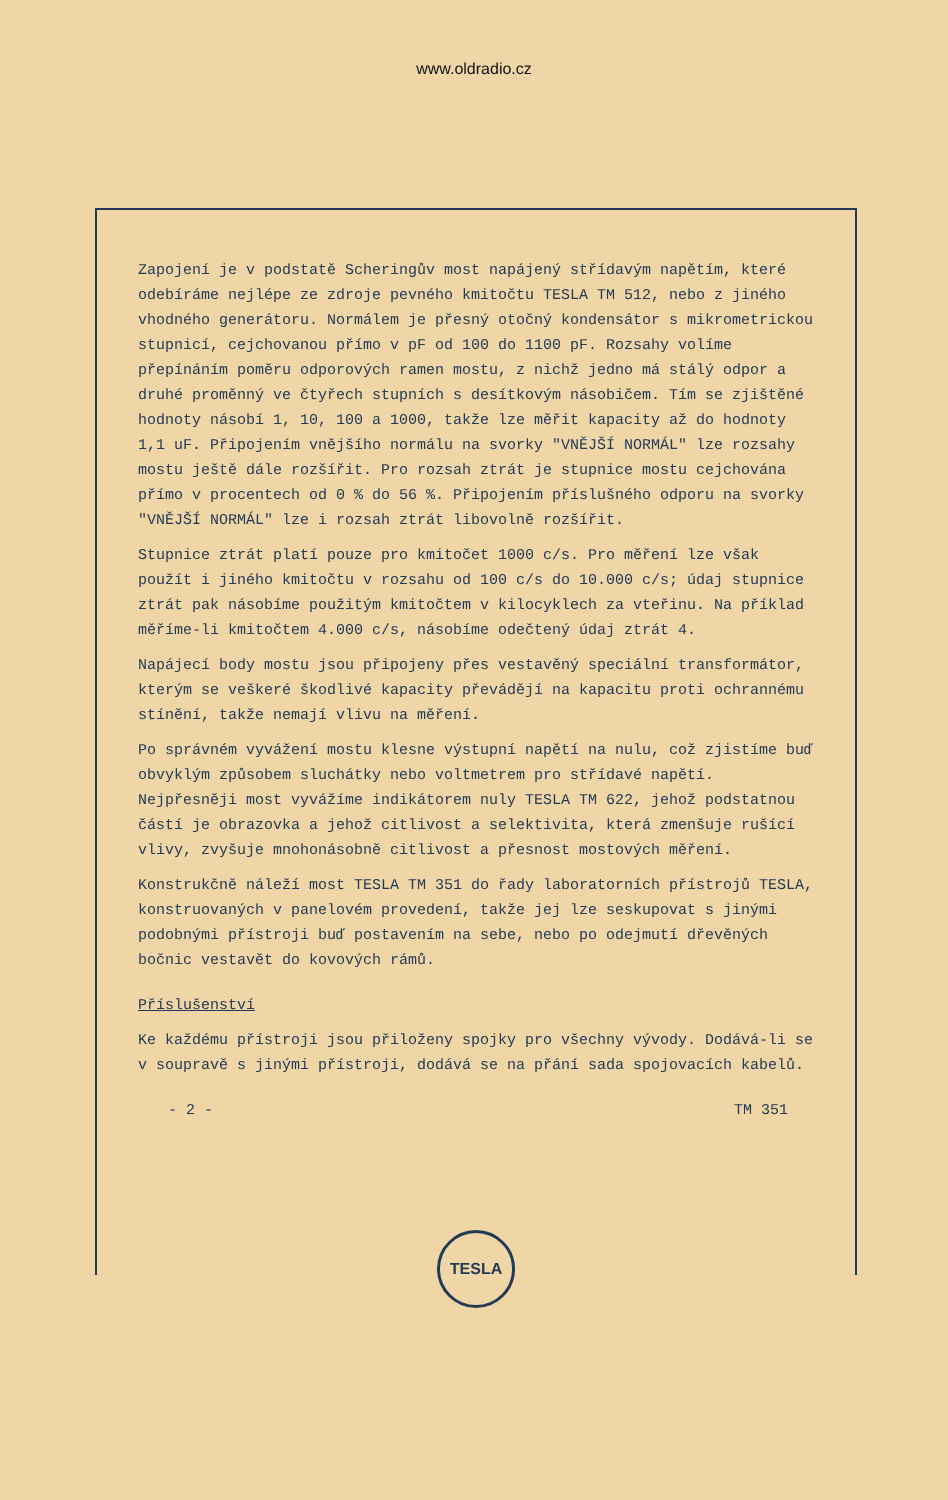www.oldradio.cz
Zapojení je v podstatě Scheringův most napájený střídavým napětím, které odebíráme nejlépe ze zdroje pevného kmitočtu TESLA TM 512, nebo z jiného vhodného generátoru. Normálem je přesný otočný kondensátor s mikrometrickou stupnicí, cejchovanou přímo v pF od 100 do 1100 pF. Rozsahy volíme přepínáním poměru odporových ramen mostu, z nichž jedno má stálý odpor a druhé proměnný ve čtyřech stupních s desítkovým násobičem. Tím se zjištěné hodnoty násobí 1, 10, 100 a 1000, takže lze měřit kapacity až do hodnoty 1,1 uF. Připojením vnějšího normálu na svorky "VNĚJŠÍ NORMÁL" lze rozsahy mostu ještě dále rozšířit. Pro rozsah ztrát je stupnice mostu cejchována přímo v procentech od 0 % do 56 %. Připojením příslušného odporu na svorky "VNĚJŠÍ NORMÁL" lze i rozsah ztrát libovolně rozšířit.
Stupnice ztrát platí pouze pro kmitočet 1000 c/s. Pro měření lze však použít i jiného kmitočtu v rozsahu od 100 c/s do 10.000 c/s; údaj stupnice ztrát pak násobíme použitým kmitočtem v kilocyklech za vteřinu. Na příklad měříme-li kmitočtem 4.000 c/s, násobíme odečtený údaj ztrát 4.
Napájecí body mostu jsou připojeny přes vestavěný speciální transformátor, kterým se veškeré škodlivé kapacity převádějí na kapacitu proti ochrannému stínění, takže nemají vlivu na měření.
Po správném vyvážení mostu klesne výstupní napětí na nulu, což zjistíme buď obvyklým způsobem sluchátky nebo voltmetrem pro střídavé napětí. Nejpřesněji most vyvážíme indikátorem nuly TESLA TM 622, jehož podstatnou částí je obrazovka a jehož citlivost a selektivita, která zmenšuje rušící vlivy, zvyšuje mnohonásobně citlivost a přesnost mostových měření.
Konstrukčně náleží most TESLA TM 351 do řady laboratorních přístrojů TESLA, konstruovaných v panelovém provedení, takže jej lze seskupovat s jinými podobnými přístroji buď postavením na sebe, nebo po odejmutí dřevěných bočnic vestavět do kovových rámů.
Příslušenství
Ke každému přístroji jsou přiloženy spojky pro všechny vývody. Dodává-li se v soupravě s jinými přístroji, dodává se na přání sada spojovacích kabelů.
- 2 - TM 351
TESLA